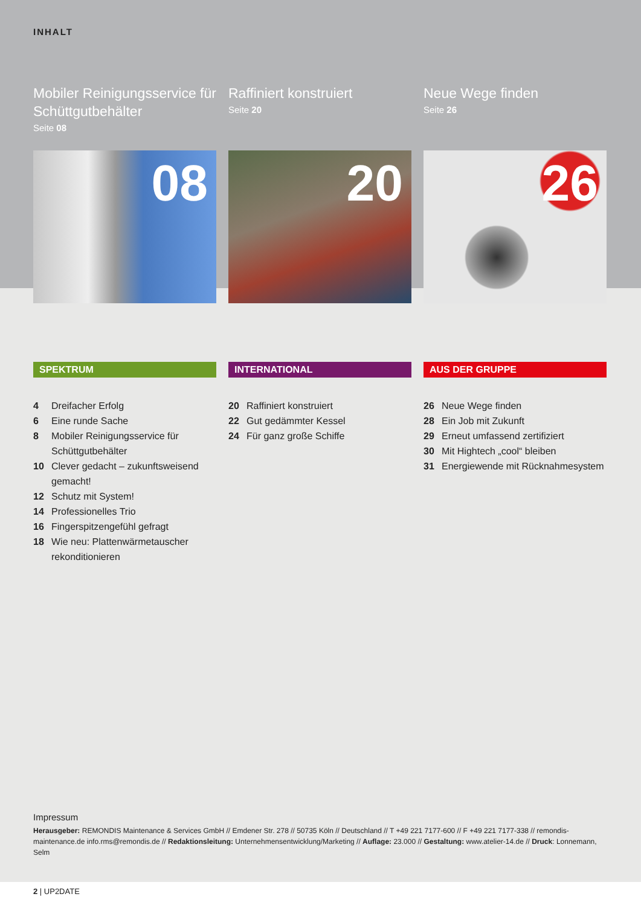INHALT
Mobiler Reinigungsservice für Schüttgutbehälter
Seite 08
08
Raffiniert konstruiert
Seite 20
20
Neue Wege finden
Seite 26
26
SPEKTRUM
4 Dreifacher Erfolg
6 Eine runde Sache
8 Mobiler Reinigungsservice für Schüttgutbehälter
10 Clever gedacht – zukunftsweisend gemacht!
12 Schutz mit System!
14 Professionelles Trio
16 Fingerspitzengefühl gefragt
18 Wie neu: Plattenwärmetauscher rekonditionieren
INTERNATIONAL
20 Raffiniert konstruiert
22 Gut gedämmter Kessel
24 Für ganz große Schiffe
AUS DER GRUPPE
26 Neue Wege finden
28 Ein Job mit Zukunft
29 Erneut umfassend zertifiziert
30 Mit Hightech „cool“ bleiben
31 Energiewende mit Rücknahmesystem
Impressum
Herausgeber: REMONDIS Maintenance & Services GmbH // Emdener Str. 278 // 50735 Köln // Deutschland // T +49 221 7177-600 // F +49 221 7177-338 // remondis-maintenance.de info.rms@remondis.de // Redaktionsleitung: Unternehmensentwicklung/Marketing // Auflage: 23.000 // Gestaltung: www.atelier-14.de // Druck: Lonnemann, Selm
2 | UP2DATE